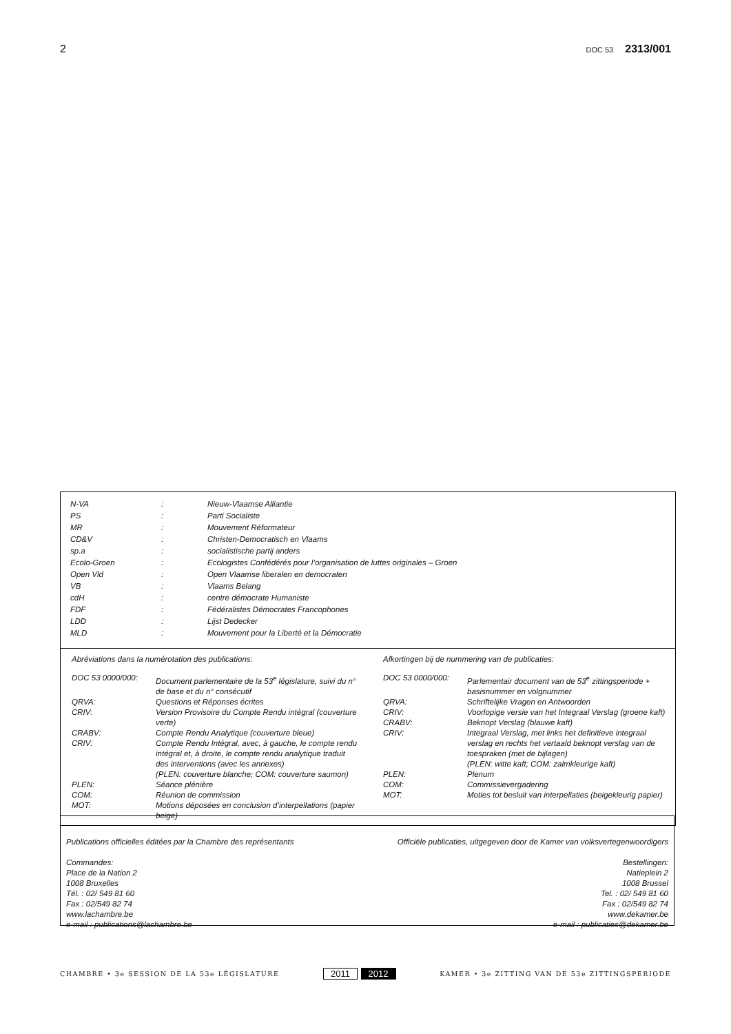2 DOC 53 2313/001
| N-VA | : | Nieuw-Vlaamse Alliantie |
| PS | : | Parti Socialiste |
| MR | : | Mouvement Réformateur |
| CD&V | : | Christen-Democratisch en Vlaams |
| sp.a | : | socialistische partij anders |
| Ecolo-Groen | : | Ecologistes Confédérés pour l’organisation de luttes originales – Groen |
| Open Vld | : | Open Vlaamse liberalen en democraten |
| VB | : | Vlaams Belang |
| cdH | : | centre démocrate Humaniste |
| FDF | : | Fédéralistes Démocrates Francophones |
| LDD | : | Lijst Dedecker |
| MLD | : | Mouvement pour la Liberté et la Démocratie |
Abréviations dans la numérotation des publications:
| DOC 53 0000/000: | Document parlementaire de la 53<sup>e</sup> législature, suivi du n° de base et du n° consécutif |
| QRVA: | Questions et Réponses écrites |
| CRIV: | Version Provisoire du Compte Rendu intégral (couverture verte) |
| CRABV: | Compte Rendu Analytique (couverture bleue) |
| CRIV: | Compte Rendu Intégral, avec, à gauche, le compte rendu intégral et, à droite, le compte rendu analytique traduit des interventions (avec les annexes) (PLEN: couverture blanche; COM: couverture saumon) |
| PLEN: | Séance plénière |
| COM: | Réunion de commission |
| MOT: | Motions déposées en conclusion d’interpellations (papier beige) |
Afkortingen bij de nummering van de publicaties:
| DOC 53 0000/000: | Parlementair document van de 53<sup>e</sup> zittingsperiode + basisnummer en volgnummer |
| QRVA: | Schriftelijke Vragen en Antwoorden |
| CRIV: | Voorlopige versie van het Integraal Verslag (groene kaft) |
| CRABV: | Beknopt Verslag (blauwe kaft) |
| CRIV: | Integraal Verslag, met links het definitieve integraal verslag en rechts het vertaald beknopt verslag van de toespraken (met de bijlagen) (PLEN: witte kaft; COM: zalmkleurige kaft) |
| PLEN: | Plenum |
| COM: | Commissievergadering |
| MOT: | Moties tot besluit van interpellaties (beigekleurig papier) |
Publications officielles éditées par la Chambre des représentants Officiële publicaties, uitgegeven door de Kamer van volksvertegenwoordigers
Commandes:
Place de la Nation 2
1008 Bruxelles
Tél. : 02/ 549 81 60
Fax : 02/549 82 74
www.lachambre.be
e-mail : publications@lachambre.be
Bestellingen:
Natieplein 2
1008 Brussel
Tel. : 02/ 549 81 60
Fax : 02/549 82 74
www.dekamer.be
e-mail : publicaties@dekamer.be
CHAMBRE • 3e SESSION DE LA 53e LÉGISLATURE 2011 2012 KAMER • 3e ZITTING VAN DE 53e ZITTINGSPERIODE